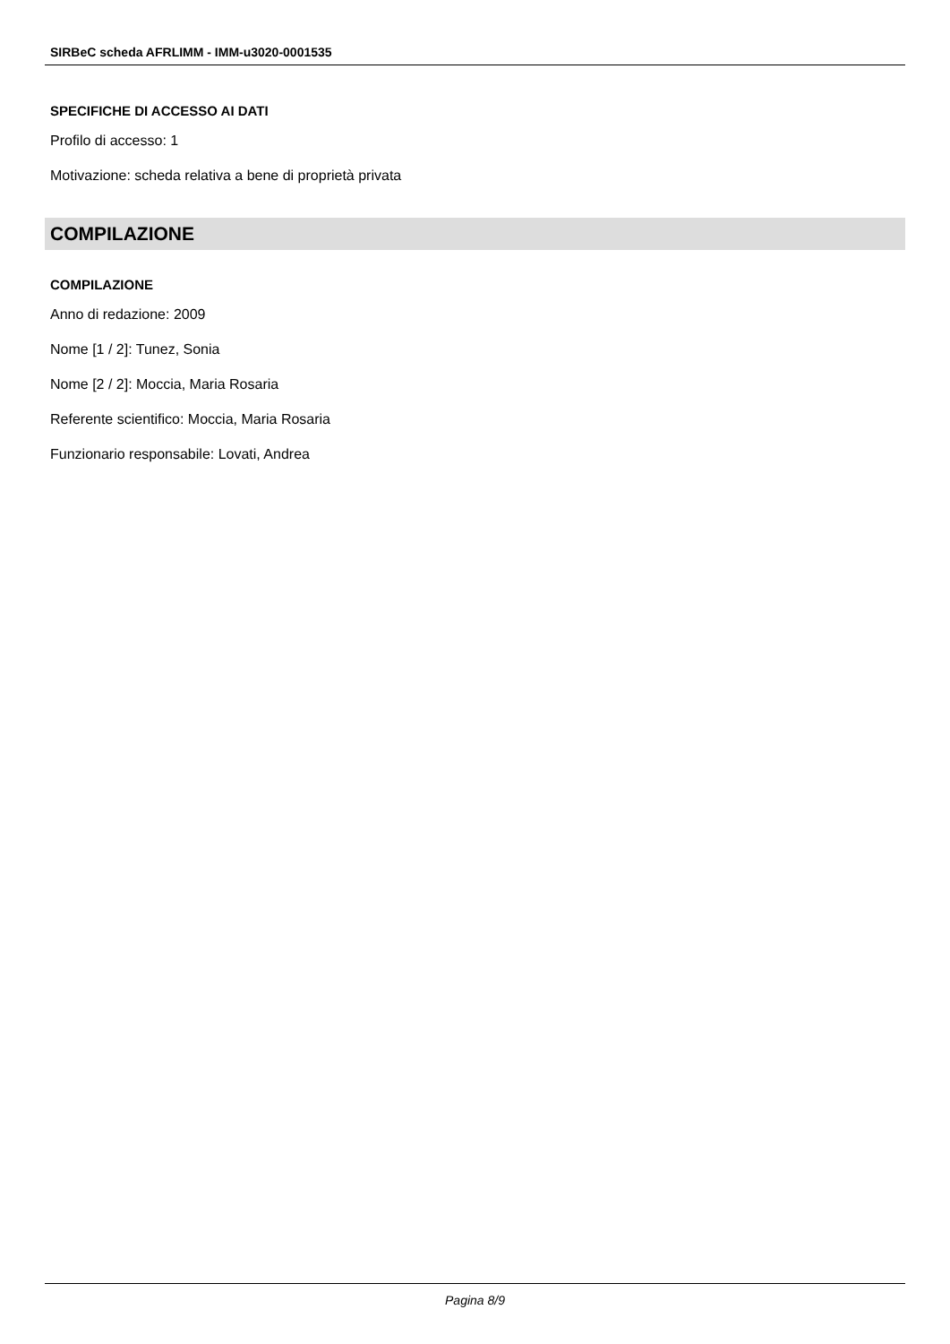SIRBeC scheda AFRLIMM - IMM-u3020-0001535
SPECIFICHE DI ACCESSO AI DATI
Profilo di accesso: 1
Motivazione: scheda relativa a bene di proprietà privata
COMPILAZIONE
COMPILAZIONE
Anno di redazione: 2009
Nome [1 / 2]: Tunez, Sonia
Nome [2 / 2]: Moccia, Maria Rosaria
Referente scientifico: Moccia, Maria Rosaria
Funzionario responsabile: Lovati, Andrea
Pagina 8/9